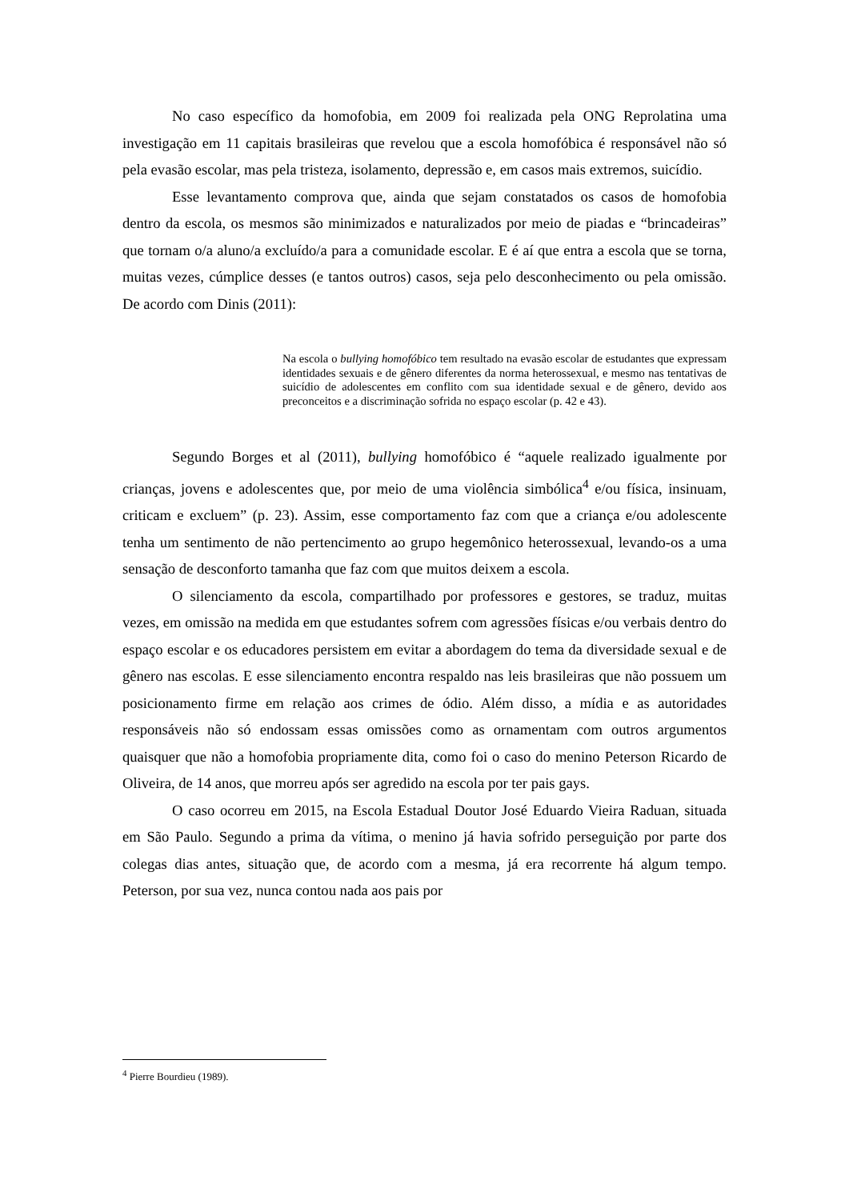No caso específico da homofobia, em 2009 foi realizada pela ONG Reprolatina uma investigação em 11 capitais brasileiras que revelou que a escola homofóbica é responsável não só pela evasão escolar, mas pela tristeza, isolamento, depressão e, em casos mais extremos, suicídio.
Esse levantamento comprova que, ainda que sejam constatados os casos de homofobia dentro da escola, os mesmos são minimizados e naturalizados por meio de piadas e “brincadeiras” que tornam o/a aluno/a excluído/a para a comunidade escolar. E é aí que entra a escola que se torna, muitas vezes, cúmplice desses (e tantos outros) casos, seja pelo desconhecimento ou pela omissão. De acordo com Dinis (2011):
Na escola o bullying homofóbico tem resultado na evasão escolar de estudantes que expressam identidades sexuais e de gênero diferentes da norma heterossexual, e mesmo nas tentativas de suicídio de adolescentes em conflito com sua identidade sexual e de gênero, devido aos preconceitos e a discriminação sofrida no espaço escolar (p. 42 e 43).
Segundo Borges et al (2011), bullying homofóbico é “aquele realizado igualmente por crianças, jovens e adolescentes que, por meio de uma violência simbólica<sup>4</sup> e/ou física, insinuam, criticam e excluem” (p. 23). Assim, esse comportamento faz com que a criança e/ou adolescente tenha um sentimento de não pertencimento ao grupo hegemônico heterossexual, levando-os a uma sensação de desconforto tamanha que faz com que muitos deixem a escola.
O silenciamento da escola, compartilhado por professores e gestores, se traduz, muitas vezes, em omissão na medida em que estudantes sofrem com agressões físicas e/ou verbais dentro do espaço escolar e os educadores persistem em evitar a abordagem do tema da diversidade sexual e de gênero nas escolas. E esse silenciamento encontra respaldo nas leis brasileiras que não possuem um posicionamento firme em relação aos crimes de ódio. Além disso, a mídia e as autoridades responsáveis não só endossam essas omissões como as ornamentam com outros argumentos quaisquer que não a homofobia propriamente dita, como foi o caso do menino Peterson Ricardo de Oliveira, de 14 anos, que morreu após ser agredido na escola por ter pais gays.
O caso ocorreu em 2015, na Escola Estadual Doutor José Eduardo Vieira Raduan, situada em São Paulo. Segundo a prima da vítima, o menino já havia sofrido perseguição por parte dos colegas dias antes, situação que, de acordo com a mesma, já era recorrente há algum tempo. Peterson, por sua vez, nunca contou nada aos pais por
<sup>4</sup> Pierre Bourdieu (1989).